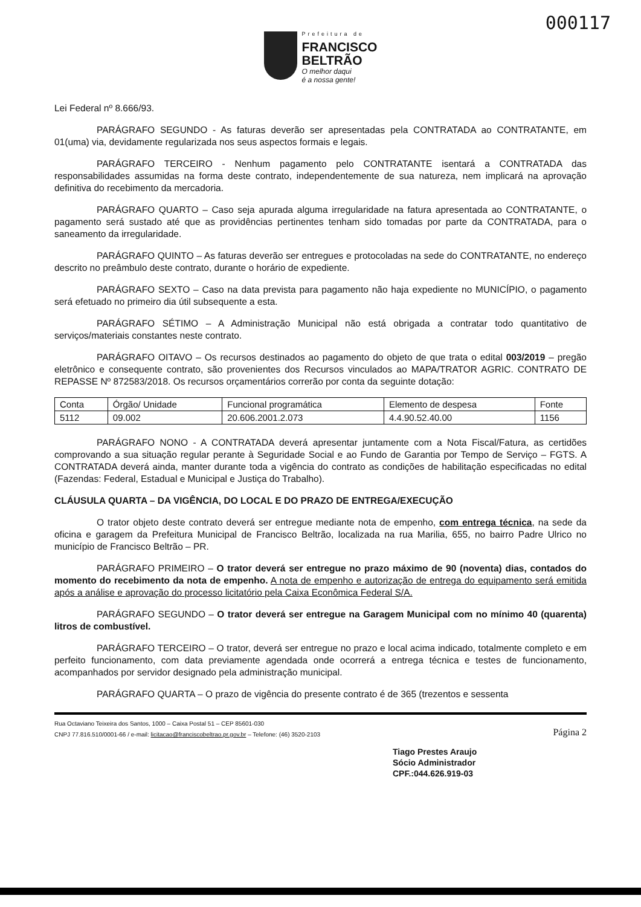000117
Prefeitura de
FRANCISCO
BELTRÃO
O melhor daqui
é a nossa gente!
Lei Federal nº 8.666/93.
PARÁGRAFO SEGUNDO - As faturas deverão ser apresentadas pela CONTRATADA ao CONTRATANTE, em 01(uma) via, devidamente regularizada nos seus aspectos formais e legais.
PARÁGRAFO TERCEIRO - Nenhum pagamento pelo CONTRATANTE isentará a CONTRATADA das responsabilidades assumidas na forma deste contrato, independentemente de sua natureza, nem implicará na aprovação definitiva do recebimento da mercadoria.
PARÁGRAFO QUARTO – Caso seja apurada alguma irregularidade na fatura apresentada ao CONTRATANTE, o pagamento será sustado até que as providências pertinentes tenham sido tomadas por parte da CONTRATADA, para o saneamento da irregularidade.
PARÁGRAFO QUINTO – As faturas deverão ser entregues e protocoladas na sede do CONTRATANTE, no endereço descrito no preâmbulo deste contrato, durante o horário de expediente.
PARÁGRAFO SEXTO – Caso na data prevista para pagamento não haja expediente no MUNICÍPIO, o pagamento será efetuado no primeiro dia útil subsequente a esta.
PARÁGRAFO SÉTIMO – A Administração Municipal não está obrigada a contratar todo quantitativo de serviços/materiais constantes neste contrato.
PARÁGRAFO OITAVO – Os recursos destinados ao pagamento do objeto de que trata o edital 003/2019 – pregão eletrônico e consequente contrato, são provenientes dos Recursos vinculados ao MAPA/TRATOR AGRIC. CONTRATO DE REPASSE Nº 872583/2018. Os recursos orçamentários correrão por conta da seguinte dotação:
| Conta | Órgão/ Unidade | Funcional programática | Elemento de despesa | Fonte |
| 5112 | 09.002 | 20.606.2001.2.073 | 4.4.90.52.40.00 | 1156 |
PARÁGRAFO NONO - A CONTRATADA deverá apresentar juntamente com a Nota Fiscal/Fatura, as certidões comprovando a sua situação regular perante à Seguridade Social e ao Fundo de Garantia por Tempo de Serviço – FGTS. A CONTRATADA deverá ainda, manter durante toda a vigência do contrato as condições de habilitação especificadas no edital (Fazendas: Federal, Estadual e Municipal e Justiça do Trabalho).
CLÁUSULA QUARTA – DA VIGÊNCIA, DO LOCAL E DO PRAZO DE ENTREGA/EXECUÇÃO
O trator objeto deste contrato deverá ser entregue mediante nota de empenho, com entrega técnica, na sede da oficina e garagem da Prefeitura Municipal de Francisco Beltrão, localizada na rua Marilia, 655, no bairro Padre Ulrico no município de Francisco Beltrão – PR.
PARÁGRAFO PRIMEIRO – O trator deverá ser entregue no prazo máximo de 90 (noventa) dias, contados do momento do recebimento da nota de empenho. A nota de empenho e autorização de entrega do equipamento será emitida após a análise e aprovação do processo licitatório pela Caixa Econômica Federal S/A.
PARÁGRAFO SEGUNDO – O trator deverá ser entregue na Garagem Municipal com no mínimo 40 (quarenta) litros de combustível.
PARÁGRAFO TERCEIRO – O trator, deverá ser entregue no prazo e local acima indicado, totalmente completo e em perfeito funcionamento, com data previamente agendada onde ocorrerá a entrega técnica e testes de funcionamento, acompanhados por servidor designado pela administração municipal.
PARÁGRAFO QUARTA – O prazo de vigência do presente contrato é de 365 (trezentos e sessenta
Rua Octaviano Teixeira dos Santos, 1000 – Caixa Postal 51 – CEP 85601-030
CNPJ 77.816.510/0001-66 / e-mail: licitacao@franciscobeltrao.pr.gov.br – Telefone: (46) 3520-2103
Página 2
Tiago Prestes Araujo
Sócio Administrador
CPF.:044.626.919-03